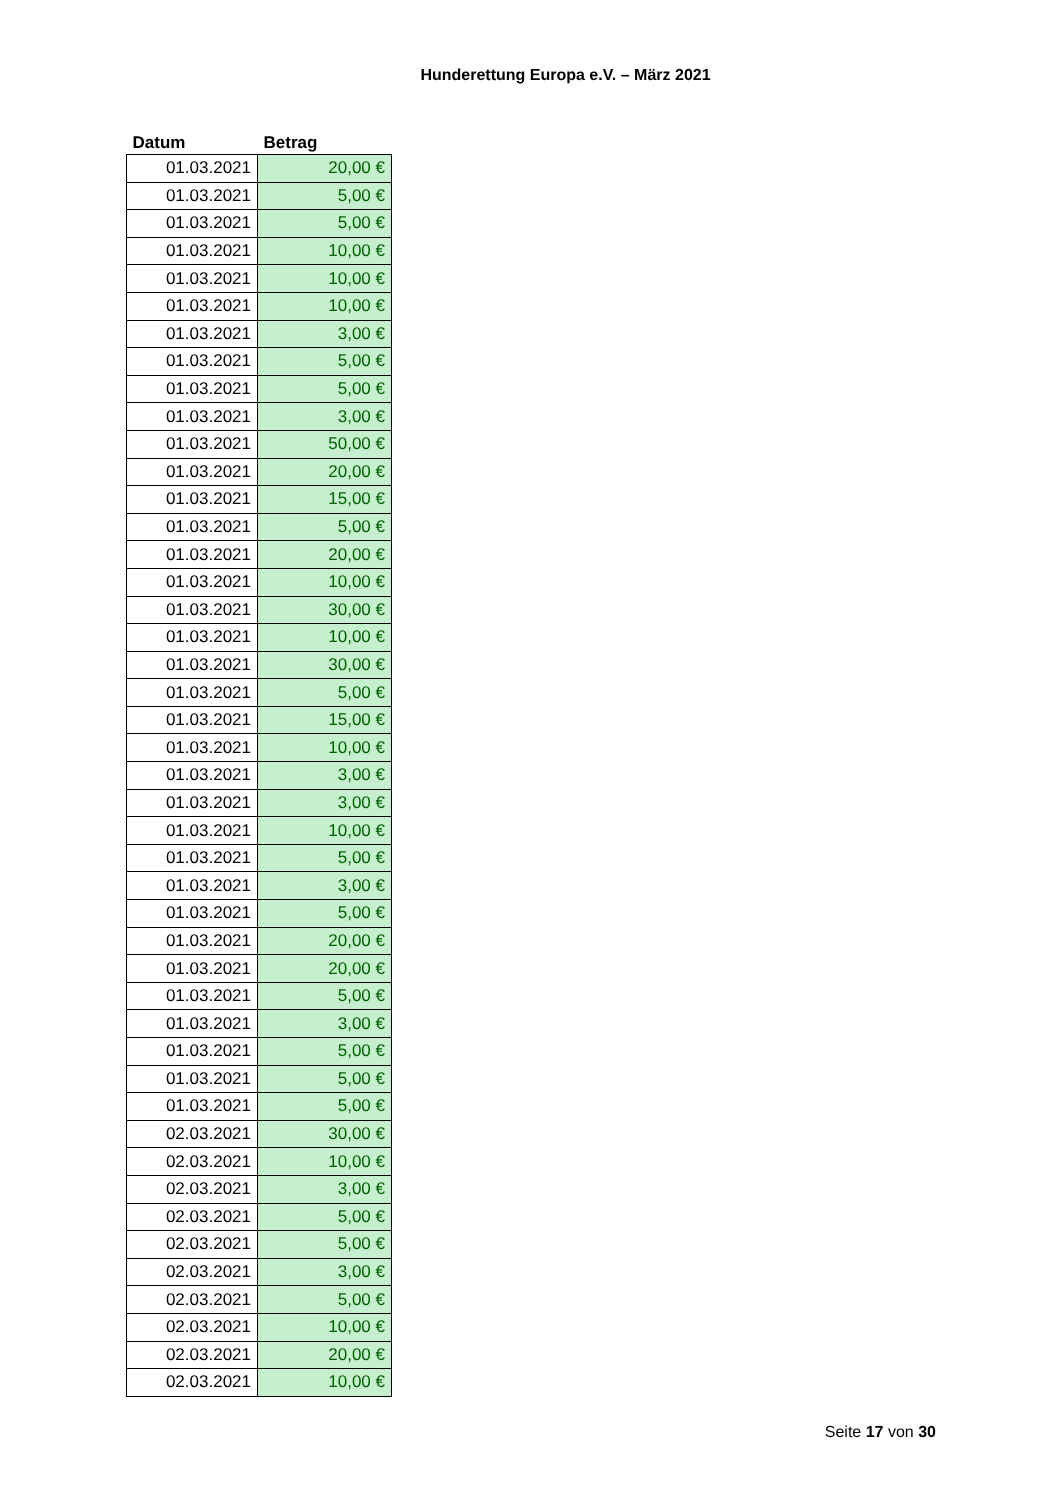Hunderettung Europa e.V. – März 2021
| Datum | Betrag |
| --- | --- |
| 01.03.2021 | 20,00 € |
| 01.03.2021 | 5,00 € |
| 01.03.2021 | 5,00 € |
| 01.03.2021 | 10,00 € |
| 01.03.2021 | 10,00 € |
| 01.03.2021 | 10,00 € |
| 01.03.2021 | 3,00 € |
| 01.03.2021 | 5,00 € |
| 01.03.2021 | 5,00 € |
| 01.03.2021 | 3,00 € |
| 01.03.2021 | 50,00 € |
| 01.03.2021 | 20,00 € |
| 01.03.2021 | 15,00 € |
| 01.03.2021 | 5,00 € |
| 01.03.2021 | 20,00 € |
| 01.03.2021 | 10,00 € |
| 01.03.2021 | 30,00 € |
| 01.03.2021 | 10,00 € |
| 01.03.2021 | 30,00 € |
| 01.03.2021 | 5,00 € |
| 01.03.2021 | 15,00 € |
| 01.03.2021 | 10,00 € |
| 01.03.2021 | 3,00 € |
| 01.03.2021 | 3,00 € |
| 01.03.2021 | 10,00 € |
| 01.03.2021 | 5,00 € |
| 01.03.2021 | 3,00 € |
| 01.03.2021 | 5,00 € |
| 01.03.2021 | 20,00 € |
| 01.03.2021 | 20,00 € |
| 01.03.2021 | 5,00 € |
| 01.03.2021 | 3,00 € |
| 01.03.2021 | 5,00 € |
| 01.03.2021 | 5,00 € |
| 01.03.2021 | 5,00 € |
| 02.03.2021 | 30,00 € |
| 02.03.2021 | 10,00 € |
| 02.03.2021 | 3,00 € |
| 02.03.2021 | 5,00 € |
| 02.03.2021 | 5,00 € |
| 02.03.2021 | 3,00 € |
| 02.03.2021 | 5,00 € |
| 02.03.2021 | 10,00 € |
| 02.03.2021 | 20,00 € |
| 02.03.2021 | 10,00 € |
Seite 17 von 30